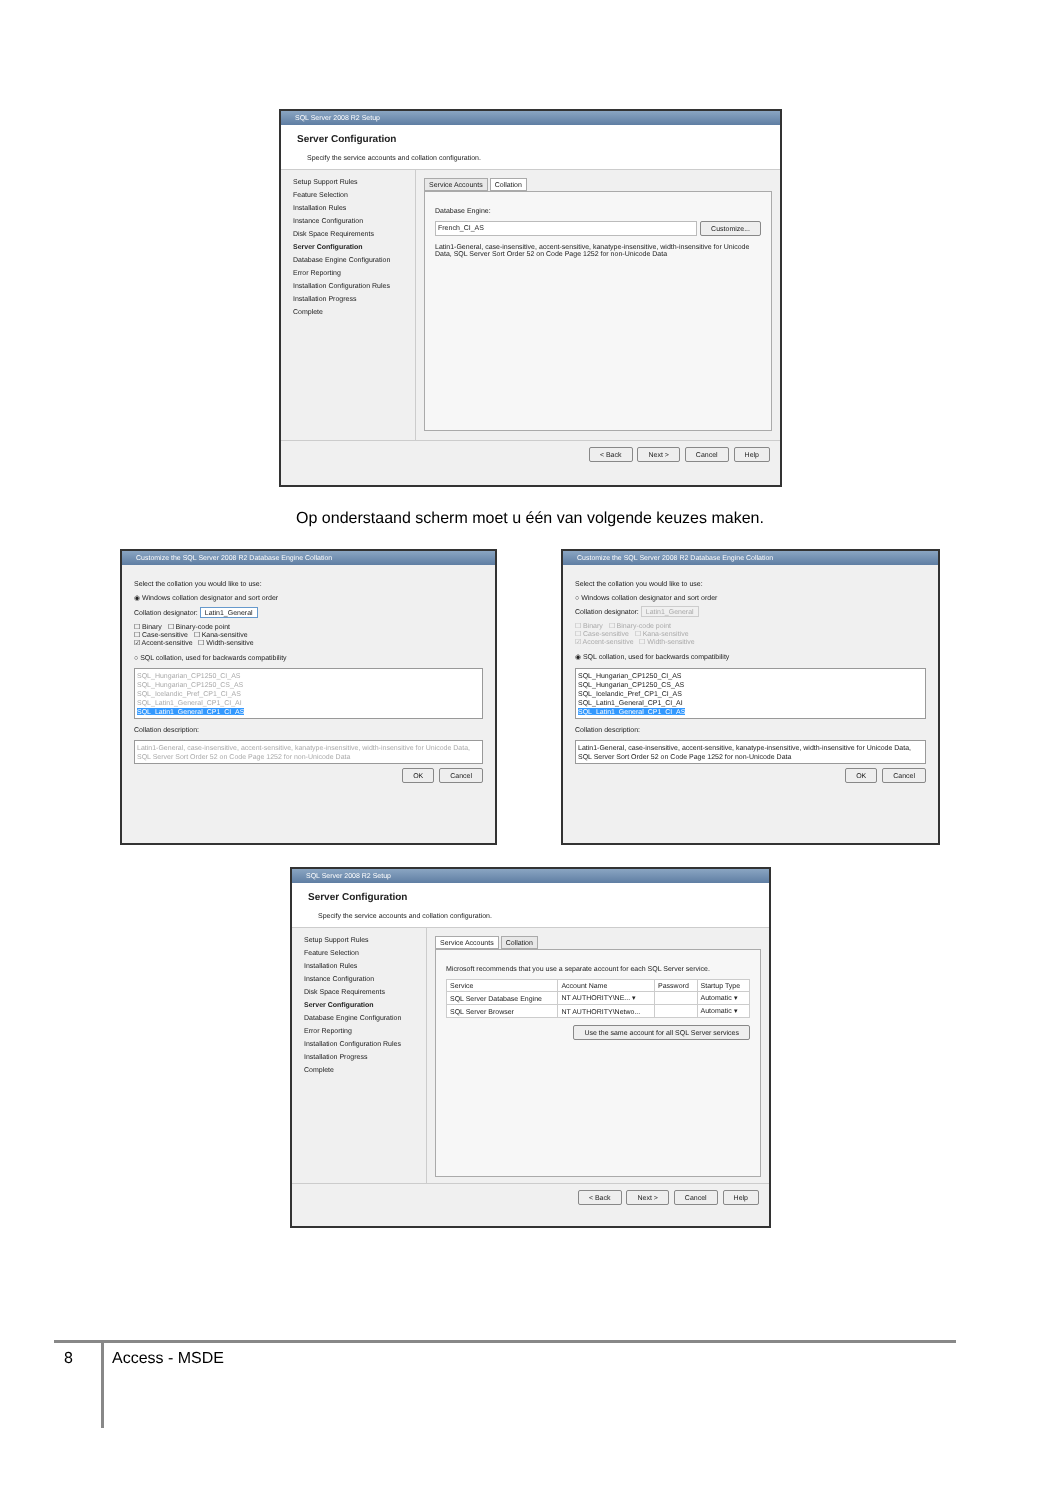SQL Server 2008 R2 Setup
Server Configuration
Specify the service accounts and collation configuration.
Setup Support Rules
Feature Selection
Installation Rules
Instance Configuration
Disk Space Requirements
Server Configuration
Database Engine Configuration
Error Reporting
Installation Configuration Rules
Installation Progress
Complete
Service Accounts Collation
Database Engine:
French_CI_AS Customize...
Latin1-General, case-insensitive, accent-sensitive, kanatype-insensitive, width-insensitive for Unicode Data, SQL Server Sort Order 52 on Code Page 1252 for non-Unicode Data
< Back Next > Cancel Help
Op onderstaand scherm moet u één van volgende keuzes maken.
Customize the SQL Server 2008 R2 Database Engine Collation
Select the collation you would like to use:
◉ Windows collation designator and sort order
Collation designator: Latin1_General
☐ Binary ☐ Binary-code point
☐ Case-sensitive ☐ Kana-sensitive
☑ Accent-sensitive ☐ Width-sensitive
○ SQL collation, used for backwards compatibility
SQL_Hungarian_CP1250_CI_AS
SQL_Hungarian_CP1250_CS_AS
SQL_Icelandic_Pref_CP1_CI_AS
SQL_Latin1_General_CP1_CI_AI
SQL_Latin1_General_CP1_CI_AS
Collation description:
Latin1-General, case-insensitive, accent-sensitive, kanatype-insensitive, width-insensitive for Unicode Data, SQL Server Sort Order 52 on Code Page 1252 for non-Unicode Data
OK Cancel
Customize the SQL Server 2008 R2 Database Engine Collation
Select the collation you would like to use:
○ Windows collation designator and sort order
Collation designator: Latin1_General
☐ Binary ☐ Binary-code point
☐ Case-sensitive ☐ Kana-sensitive
☑ Accent-sensitive ☐ Width-sensitive
◉ SQL collation, used for backwards compatibility
SQL_Hungarian_CP1250_CI_AS
SQL_Hungarian_CP1250_CS_AS
SQL_Icelandic_Pref_CP1_CI_AS
SQL_Latin1_General_CP1_CI_AI
SQL_Latin1_General_CP1_CI_AS
Collation description:
Latin1-General, case-insensitive, accent-sensitive, kanatype-insensitive, width-insensitive for Unicode Data, SQL Server Sort Order 52 on Code Page 1252 for non-Unicode Data
OK Cancel
SQL Server 2008 R2 Setup
Server Configuration
Specify the service accounts and collation configuration.
Setup Support Rules
Feature Selection
Installation Rules
Instance Configuration
Disk Space Requirements
Server Configuration
Database Engine Configuration
Error Reporting
Installation Configuration Rules
Installation Progress
Complete
Service Accounts Collation
Microsoft recommends that you use a separate account for each SQL Server service.
| Service | Account Name | Password | Startup Type |
| --- | --- | --- | --- |
| SQL Server Database Engine | NT AUTHORITY\NE... ▾ | | Automatic ▾ |
| SQL Server Browser | NT AUTHORITY\Netwo... | | Automatic ▾ |
Use the same account for all SQL Server services
< Back Next > Cancel Help
8 Access - MSDE